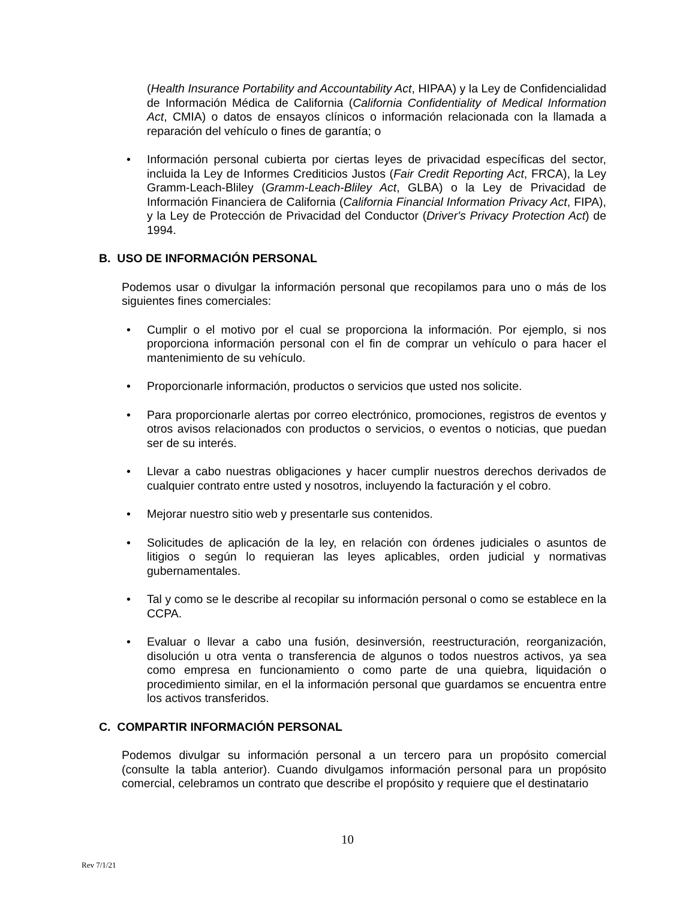(Health Insurance Portability and Accountability Act, HIPAA) y la Ley de Confidencialidad de Información Médica de California (California Confidentiality of Medical Information Act, CMIA) o datos de ensayos clínicos o información relacionada con la llamada a reparación del vehículo o fines de garantía; o
• Información personal cubierta por ciertas leyes de privacidad específicas del sector, incluida la Ley de Informes Crediticios Justos (Fair Credit Reporting Act, FRCA), la Ley Gramm-Leach-Bliley (Gramm-Leach-Bliley Act, GLBA) o la Ley de Privacidad de Información Financiera de California (California Financial Information Privacy Act, FIPA), y la Ley de Protección de Privacidad del Conductor (Driver's Privacy Protection Act) de 1994.
B. USO DE INFORMACIÓN PERSONAL
Podemos usar o divulgar la información personal que recopilamos para uno o más de los siguientes fines comerciales:
• Cumplir o el motivo por el cual se proporciona la información. Por ejemplo, si nos proporciona información personal con el fin de comprar un vehículo o para hacer el mantenimiento de su vehículo.
• Proporcionarle información, productos o servicios que usted nos solicite.
• Para proporcionarle alertas por correo electrónico, promociones, registros de eventos y otros avisos relacionados con productos o servicios, o eventos o noticias, que puedan ser de su interés.
• Llevar a cabo nuestras obligaciones y hacer cumplir nuestros derechos derivados de cualquier contrato entre usted y nosotros, incluyendo la facturación y el cobro.
• Mejorar nuestro sitio web y presentarle sus contenidos.
• Solicitudes de aplicación de la ley, en relación con órdenes judiciales o asuntos de litigios o según lo requieran las leyes aplicables, orden judicial y normativas gubernamentales.
• Tal y como se le describe al recopilar su información personal o como se establece en la CCPA.
• Evaluar o llevar a cabo una fusión, desinversión, reestructuración, reorganización, disolución u otra venta o transferencia de algunos o todos nuestros activos, ya sea como empresa en funcionamiento o como parte de una quiebra, liquidación o procedimiento similar, en el la información personal que guardamos se encuentra entre los activos transferidos.
C. COMPARTIR INFORMACIÓN PERSONAL
Podemos divulgar su información personal a un tercero para un propósito comercial (consulte la tabla anterior). Cuando divulgamos información personal para un propósito comercial, celebramos un contrato que describe el propósito y requiere que el destinatario
10
Rev 7/1/21